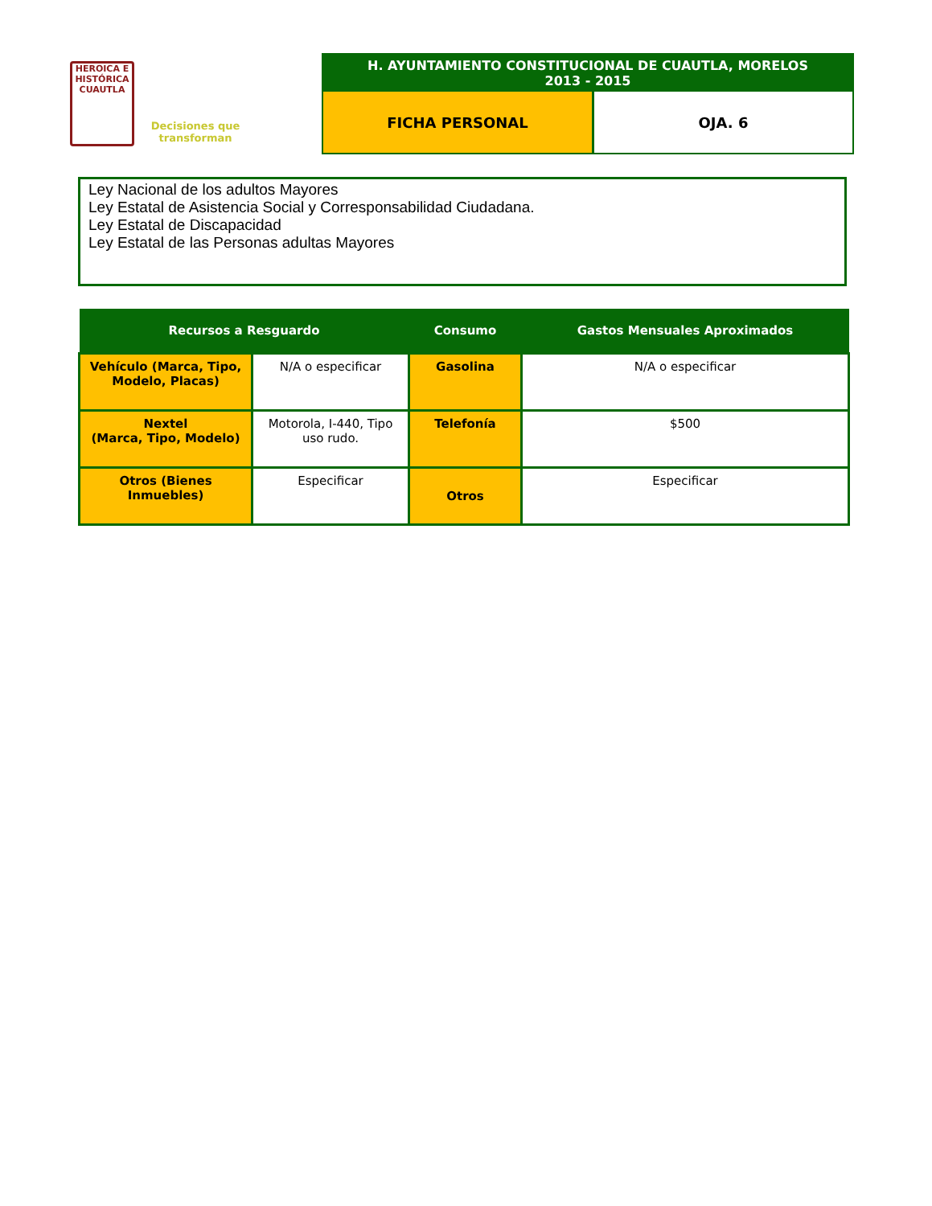HEROICA E HISTÓRICA
CUAUTLA
Decisiones que transforman
H. AYUNTAMIENTO CONSTITUCIONAL DE CUAUTLA, MORELOS
2013 - 2015
FICHA PERSONAL OJA. 6
Ley Nacional de los adultos Mayores
Ley Estatal de Asistencia Social y Corresponsabilidad Ciudadana.
Ley Estatal de Discapacidad
Ley Estatal de las Personas adultas Mayores
| Recursos a Resguardo | | Consumo | Gastos Mensuales Aproximados |
| --- | --- | --- | --- |
| Vehículo (Marca, Tipo, Modelo, Placas) | N/A o especificar | Gasolina | N/A o especificar |
| Nextel (Marca, Tipo, Modelo) | Motorola, I-440, Tipo uso rudo. | Telefonía | $500 |
| Otros (Bienes Inmuebles) | Especificar | Otros | Especificar |